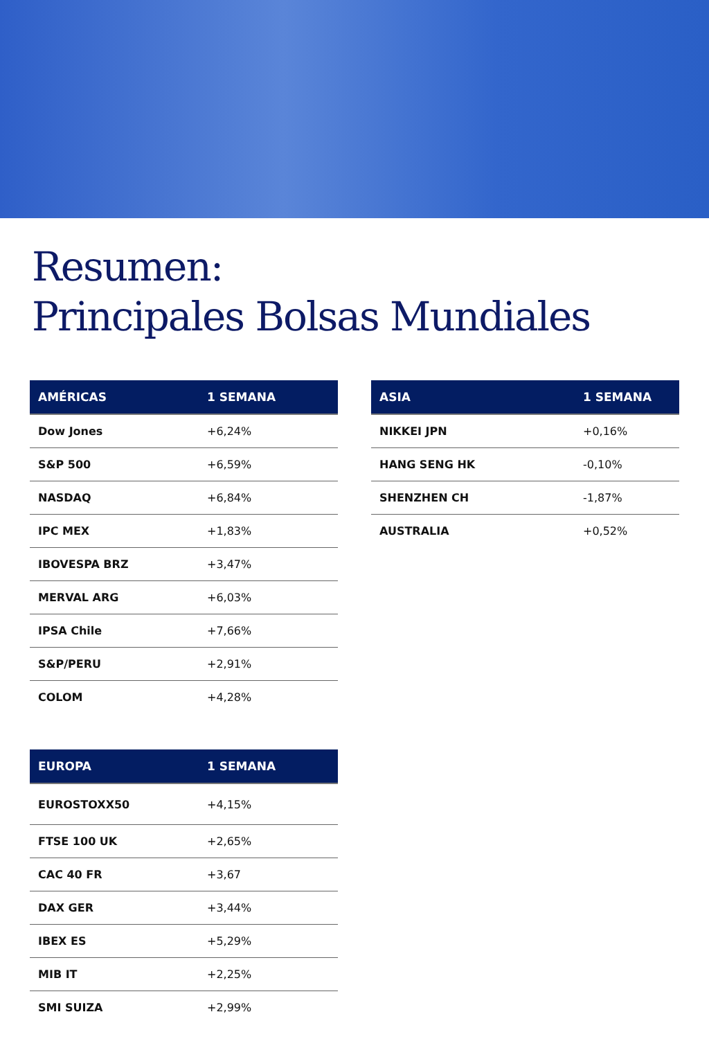Resumen:
Principales Bolsas Mundiales
| AMÉRICAS | 1 SEMANA |
| --- | --- |
| Dow Jones | +6,24% |
| S&P 500 | +6,59% |
| NASDAQ | +6,84% |
| IPC MEX | +1,83% |
| IBOVESPA BRZ | +3,47% |
| MERVAL ARG | +6,03% |
| IPSA Chile | +7,66% |
| S&P/PERU | +2,91% |
| COLOM | +4,28% |
| EUROPA | 1 SEMANA |
| --- | --- |
| EUROSTOXX50 | +4,15% |
| FTSE 100 UK | +2,65% |
| CAC 40 FR | +3,67 |
| DAX GER | +3,44% |
| IBEX ES | +5,29% |
| MIB IT | +2,25% |
| SMI SUIZA | +2,99% |
| ASIA | 1 SEMANA |
| --- | --- |
| NIKKEI JPN | +0,16% |
| HANG SENG HK | -0,10% |
| SHENZHEN CH | -1,87% |
| AUSTRALIA | +0,52% |